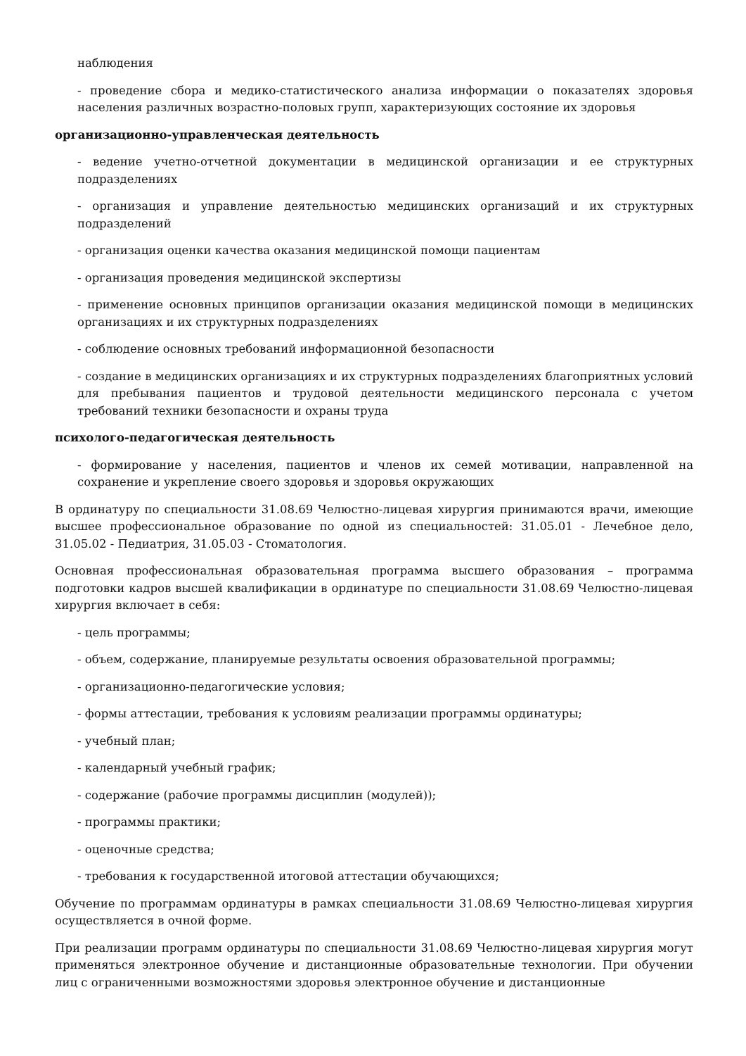наблюдения
- проведение сбора и медико-статистического анализа информации о показателях здоровья населения различных возрастно-половых групп, характеризующих состояние их здоровья
организационно-управленческая деятельность
- ведение учетно-отчетной документации в медицинской организации и ее структурных подразделениях
- организация и управление деятельностью медицинских организаций и их структурных подразделений
- организация оценки качества оказания медицинской помощи пациентам
- организация проведения медицинской экспертизы
- применение основных принципов организации оказания медицинской помощи в медицинских организациях и их структурных подразделениях
- соблюдение основных требований информационной безопасности
- создание в медицинских организациях и их структурных подразделениях благоприятных условий для пребывания пациентов и трудовой деятельности медицинского персонала с учетом требований техники безопасности и охраны труда
психолого-педагогическая деятельность
- формирование у населения, пациентов и членов их семей мотивации, направленной на сохранение и укрепление своего здоровья и здоровья окружающих
В ординатуру по специальности 31.08.69 Челюстно-лицевая хирургия принимаются врачи, имеющие высшее профессиональное образование по одной из специальностей: 31.05.01 - Лечебное дело, 31.05.02 - Педиатрия, 31.05.03 - Стоматология.
Основная профессиональная образовательная программа высшего образования – программа подготовки кадров высшей квалификации в ординатуре по специальности 31.08.69 Челюстно-лицевая хирургия включает в себя:
- цель программы;
- объем, содержание, планируемые результаты освоения образовательной программы;
- организационно-педагогические условия;
- формы аттестации, требования к условиям реализации программы ординатуры;
- учебный план;
- календарный учебный график;
- содержание (рабочие программы дисциплин (модулей));
- программы практики;
- оценочные средства;
- требования к государственной итоговой аттестации обучающихся;
Обучение по программам ординатуры в рамках специальности 31.08.69 Челюстно-лицевая хирургия осуществляется в очной форме.
При реализации программ ординатуры по специальности 31.08.69 Челюстно-лицевая хирургия могут применяться электронное обучение и дистанционные образовательные технологии. При обучении лиц с ограниченными возможностями здоровья электронное обучение и дистанционные